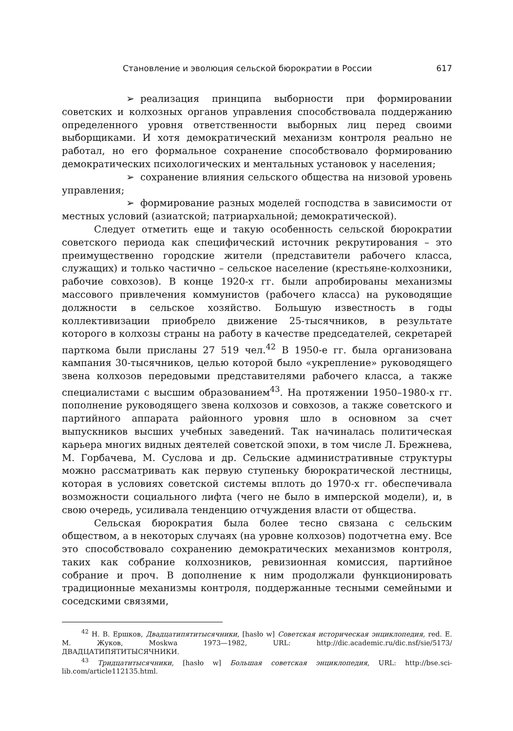Становление и эволюция сельской бюрократии в России 617
➢ реализация принципа выборности при формировании советских и колхозных органов управления способствовала поддержанию определенного уровня ответственности выборных лиц перед своими выборщиками. И хотя демократический механизм контроля реально не работал, но его формальное сохранение способствовало формированию демократических психологических и ментальных установок у населения;
➢ сохранение влияния сельского общества на низовой уровень управления;
➢ формирование разных моделей господства в зависимости от местных условий (азиатской; патриархальной; демократической).
Следует отметить еще и такую особенность сельской бюрократии советского периода как специфический источник рекрутирования – это преимущественно городские жители (представители рабочего класса, служащих) и только частично – сельское население (крестьяне-колхозники, рабочие совхозов). В конце 1920-х гг. были апробированы механизмы массового привлечения коммунистов (рабочего класса) на руководящие должности в сельское хозяйство. Большую известность в годы коллективизации приобрело движение 25-тысячников, в результате которого в колхозы страны на работу в качестве председателей, секретарей парткома были присланы 27 519 чел.<sup>42</sup> В 1950-е гг. была организована кампания 30-тысячников, целью которой было «укрепление» руководящего звена колхозов передовыми представителями рабочего класса, а также специалистами с высшим образованием<sup>43</sup>. На протяжении 1950–1980-х гг. пополнение руководящего звена колхозов и совхозов, а также советского и партийного аппарата районного уровня шло в основном за счет выпускников высших учебных заведений. Так начиналась политическая карьера многих видных деятелей советской эпохи, в том числе Л. Брежнева, М. Горбачева, М. Суслова и др. Сельские административные структуры можно рассматривать как первую ступеньку бюрократической лестницы, которая в условиях советской системы вплоть до 1970-х гг. обеспечивала возможности социального лифта (чего не было в имперской модели), и, в свою очередь, усиливала тенденцию отчуждения власти от общества.
Сельская бюрократия была более тесно связана с сельским обществом, а в некоторых случаях (на уровне колхозов) подотчетна ему. Все это способствовало сохранению демократических механизмов контроля, таких как собрание колхозников, ревизионная комиссия, партийное собрание и проч. В дополнение к ним продолжали функционировать традиционные механизмы контроля, поддержанные тесными семейными и соседскими связями,
<sup>42</sup> Н. В. Ершков, Двадцатипятитысячники, [hasło w] Советская историческая энциклопедия, red. Е. М. Жуков, Moskwa 1973—1982, URL: http://dic.academic.ru/dic.nsf/sie/5173/ ДВАДЦАТИПЯТИТЫСЯЧНИКИ.
<sup>43</sup> Тридцатитысячники, [hasło w] Большая советская энциклопедия, URL: http://bse.sci-lib.com/article112135.html.